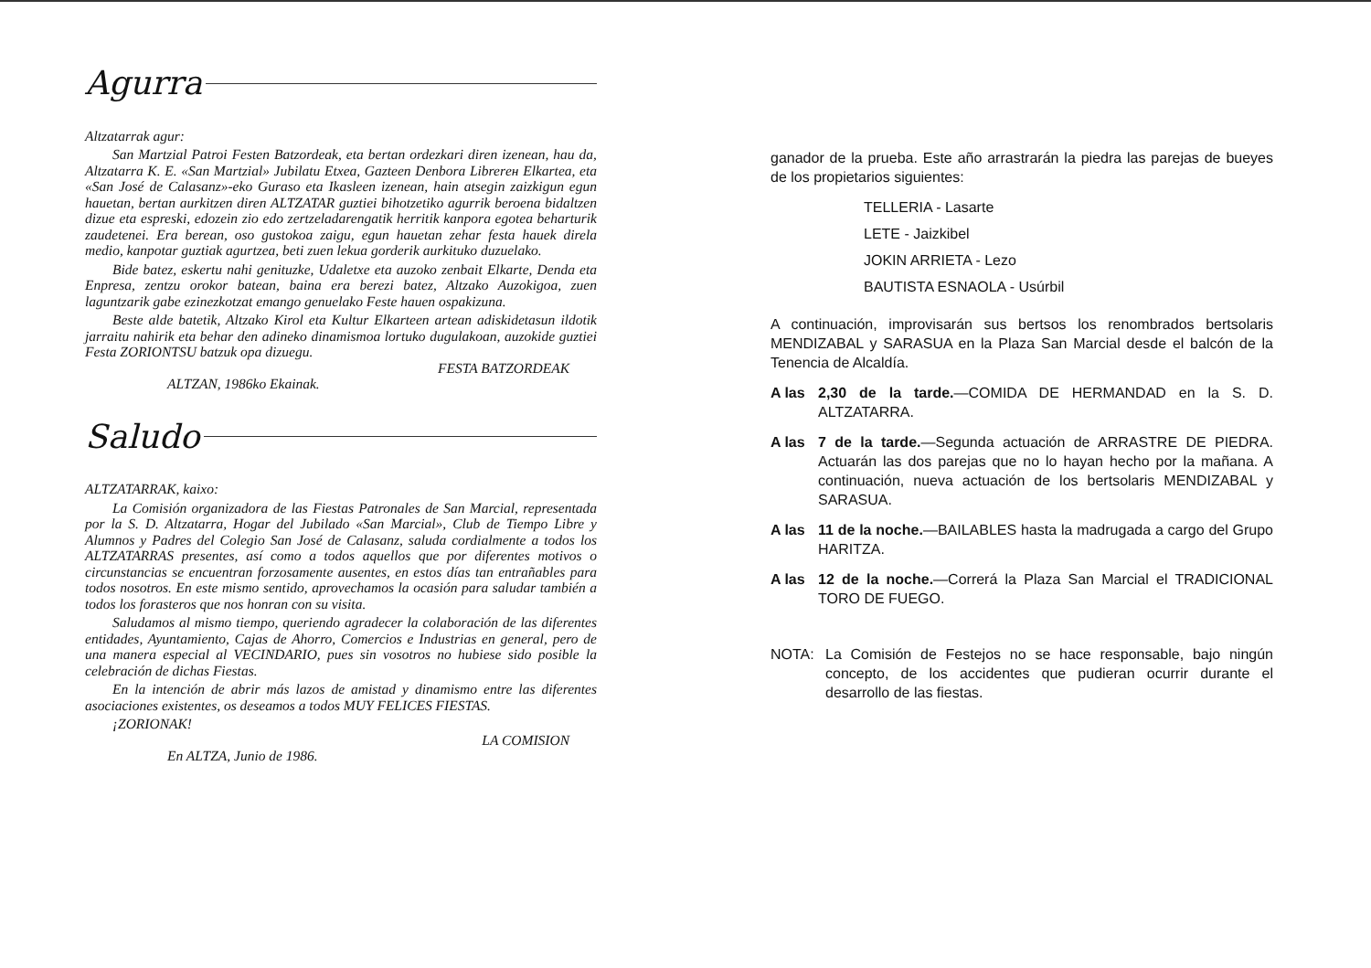Agurra
Altzatarrak agur:
San Martzial Patroi Festen Batzordeak, eta bertan ordezkari diren izenean, hau da, Altzatarra K. E. «San Martzial» Jubilatu Etxea, Gazteen Denbora Librerен Elkartea, eta «San José de Calasanz»-eko Guraso eta Ikasleen izenean, hain atsegin zaizkigun egun hauetan, bertan aurkitzen diren ALTZATAR guztiei bihotzetiko agurrik beroena bidaltzen dizue eta espreski, edozein zio edo zertzeladarengatik herritik kanpora egotea beharturik zaudetenei. Era berean, oso gustokoa zaigu, egun hauetan zehar festa hauek direla medio, kanpotar guztiak agurtzea, beti zuen lekua gorderik aurkituko duzuelako.
Bide batez, eskertu nahi genituzke, Udaletxe eta auzoko zenbait Elkarte, Denda eta Enpresa, zentzu orokor batean, baina era berezi batez, Altzako Auzokigoa, zuen laguntzarik gabe ezinezkotzat emango genuelako Feste hauen ospakizuna.
Beste alde batetik, Altzako Kirol eta Kultur Elkarteen artean adiskidetasun ildotik jarraitu nahirik eta behar den adineko dinamismoa lortuko dugulakoan, auzokide guztiei Festa ZORIONTSU batzuk opa dizuegu.
FESTA BATZORDEAK
ALTZAN, 1986ko Ekainak.
Saludo
ALTZATARRAK, kaixo:
La Comisión organizadora de las Fiestas Patronales de San Marcial, representada por la S. D. Altzatarra, Hogar del Jubilado «San Marcial», Club de Tiempo Libre y Alumnos y Padres del Colegio San José de Calasanz, saluda cordialmente a todos los ALTZATARRAS presentes, así como a todos aquellos que por diferentes motivos o circunstancias se encuentran forzosamente ausentes, en estos días tan entrañables para todos nosotros. En este mismo sentido, aprovechamos la ocasión para saludar también a todos los forasteros que nos honran con su visita.
Saludamos al mismo tiempo, queriendo agradecer la colaboración de las diferentes entidades, Ayuntamiento, Cajas de Ahorro, Comercios e Industrias en general, pero de una manera especial al VECINDARIO, pues sin vosotros no hubiese sido posible la celebración de dichas Fiestas.
En la intención de abrir más lazos de amistad y dinamismo entre las diferentes asociaciones existentes, os deseamos a todos MUY FELICES FIESTAS.
¡ZORIONAK!
LA COMISION
En ALTZA, Junio de 1986.
ganador de la prueba. Este año arrastrarán la piedra las parejas de bueyes de los propietarios siguientes:
TELLERIA - Lasarte
LETE - Jaizkibel
JOKIN ARRIETA - Lezo
BAUTISTA ESNAOLA - Usúrbil
A continuación, improvisarán sus bertsos los renombrados bertsolaris MENDIZABAL y SARASUA en la Plaza San Marcial desde el balcón de la Tenencia de Alcaldía.
A las 2,30 de la tarde.—COMIDA DE HERMANDAD en la S. D. ALTZATARRA.
A las 7 de la tarde.—Segunda actuación de ARRASTRE DE PIEDRA. Actuarán las dos parejas que no lo hayan hecho por la mañana. A continuación, nueva actuación de los bertsolaris MENDIZABAL y SARASUA.
A las 11 de la noche.—BAILABLES hasta la madrugada a cargo del Grupo HARITZA.
A las 12 de la noche.—Correrá la Plaza San Marcial el TRADICIONAL TORO DE FUEGO.
NOTA: La Comisión de Festejos no se hace responsable, bajo ningún concepto, de los accidentes que pudieran ocurrir durante el desarrollo de las fiestas.